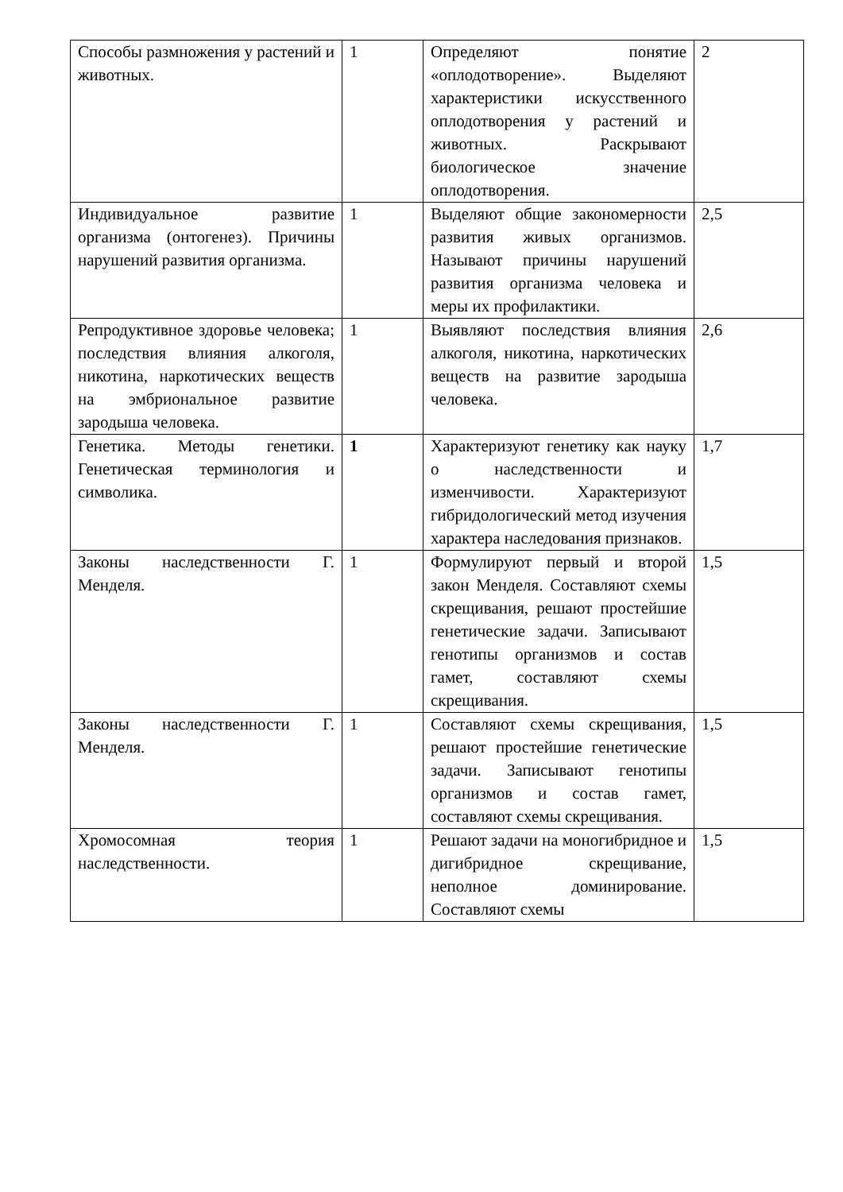| Способы размножения у растений и животных. | 1 | Определяют понятие «оплодотворение». Выделяют характеристики искусственного оплодотворения у растений и животных. Раскрывают биологическое значение оплодотворения. | 2 |
| Индивидуальное развитие организма (онтогенез). Причины нарушений развития организма. | 1 | Выделяют общие закономерности развития живых организмов. Называют причины нарушений развития организма человека и меры их профилактики. | 2,5 |
| Репродуктивное здоровье человека; последствия влияния алкоголя, никотина, наркотических веществ на эмбриональное развитие зародыша человека. | 1 | Выявляют последствия влияния алкоголя, никотина, наркотических веществ на развитие зародыша человека. | 2,6 |
| Генетика. Методы генетики. Генетическая терминология и символика. | 1 | Характеризуют генетику как науку о наследственности и изменчивости. Характеризуют гибридологический метод изучения характера наследования признаков. | 1,7 |
| Законы наследственности Г. Менделя. | 1 | Формулируют первый и второй закон Менделя. Составляют схемы скрещивания, решают простейшие генетические задачи. Записывают генотипы организмов и состав гамет, составляют схемы скрещивания. | 1,5 |
| Законы наследственности Г. Менделя. | 1 | Составляют схемы скрещивания, решают простейшие генетические задачи. Записывают генотипы организмов и состав гамет, составляют схемы скрещивания. | 1,5 |
| Хромосомная теория наследственности. | 1 | Решают задачи на моногибридное и дигибридное скрещивание, неполное доминирование. Составляют схемы | 1,5 |